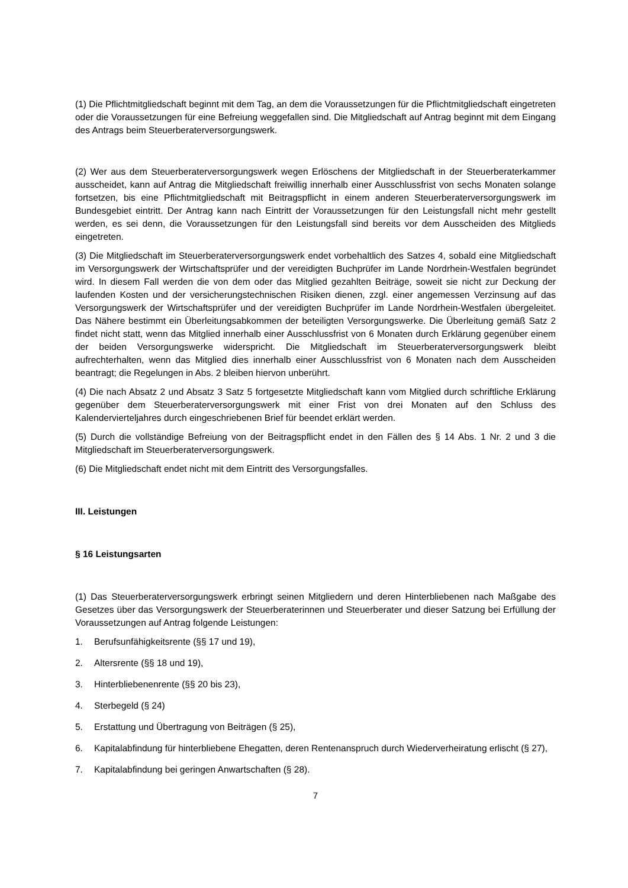(1) Die Pflichtmitgliedschaft beginnt mit dem Tag, an dem die Voraussetzungen für die Pflichtmitgliedschaft eingetreten oder die Voraussetzungen für eine Befreiung weggefallen sind. Die Mitgliedschaft auf Antrag beginnt mit dem Eingang des Antrags beim Steuerberaterversorgungswerk.
(2) Wer aus dem Steuerberaterversorgungswerk wegen Erlöschens der Mitgliedschaft in der Steuerberaterkammer ausscheidet, kann auf Antrag die Mitgliedschaft freiwillig innerhalb einer Ausschlussfrist von sechs Monaten solange fortsetzen, bis eine Pflichtmitgliedschaft mit Beitragspflicht in einem anderen Steuerberaterversorgungswerk im Bundesgebiet eintritt. Der Antrag kann nach Eintritt der Voraussetzungen für den Leistungsfall nicht mehr gestellt werden, es sei denn, die Voraussetzungen für den Leistungsfall sind bereits vor dem Ausscheiden des Mitglieds eingetreten.
(3) Die Mitgliedschaft im Steuerberaterversorgungswerk endet vorbehaltlich des Satzes 4, sobald eine Mitgliedschaft im Versorgungswerk der Wirtschaftsprüfer und der vereidigten Buchprüfer im Lande Nordrhein-Westfalen begründet wird. In diesem Fall werden die von dem oder das Mitglied gezahlten Beiträge, soweit sie nicht zur Deckung der laufenden Kosten und der versicherungstechnischen Risiken dienen, zzgl. einer angemessen Verzinsung auf das Versorgungswerk der Wirtschaftsprüfer und der vereidigten Buchprüfer im Lande Nordrhein-Westfalen übergeleitet. Das Nähere bestimmt ein Überleitungsabkommen der beteiligten Versorgungswerke. Die Überleitung gemäß Satz 2 findet nicht statt, wenn das Mitglied innerhalb einer Ausschlussfrist von 6 Monaten durch Erklärung gegenüber einem der beiden Versorgungswerke widerspricht. Die Mitgliedschaft im Steuerberaterversorgungswerk bleibt aufrechterhalten, wenn das Mitglied dies innerhalb einer Ausschlussfrist von 6 Monaten nach dem Ausscheiden beantragt; die Regelungen in Abs. 2 bleiben hiervon unberührt.
(4) Die nach Absatz 2 und Absatz 3 Satz 5 fortgesetzte Mitgliedschaft kann vom Mitglied durch schriftliche Erklärung gegenüber dem Steuerberaterversorgungswerk mit einer Frist von drei Monaten auf den Schluss des Kalendervierteljahres durch eingeschriebenen Brief für beendet erklärt werden.
(5) Durch die vollständige Befreiung von der Beitragspflicht endet in den Fällen des § 14 Abs. 1 Nr. 2 und 3 die Mitgliedschaft im Steuerberaterversorgungswerk.
(6) Die Mitgliedschaft endet nicht mit dem Eintritt des Versorgungsfalles.
III. Leistungen
§ 16 Leistungsarten
(1) Das Steuerberaterversorgungswerk erbringt seinen Mitgliedern und deren Hinterbliebenen nach Maßgabe des Gesetzes über das Versorgungswerk der Steuerberaterinnen und Steuerberater und dieser Satzung bei Erfüllung der Voraussetzungen auf Antrag folgende Leistungen:
1. Berufsunfähigkeitsrente (§§ 17 und 19),
2. Altersrente (§§ 18 und 19),
3. Hinterbliebenenrente (§§ 20 bis 23),
4. Sterbegeld (§ 24)
5. Erstattung und Übertragung von Beiträgen (§ 25),
6. Kapitalabfindung für hinterbliebene Ehegatten, deren Rentenanspruch durch Wiederverheiratung erlischt (§ 27),
7. Kapitalabfindung bei geringen Anwartschaften (§ 28).
7